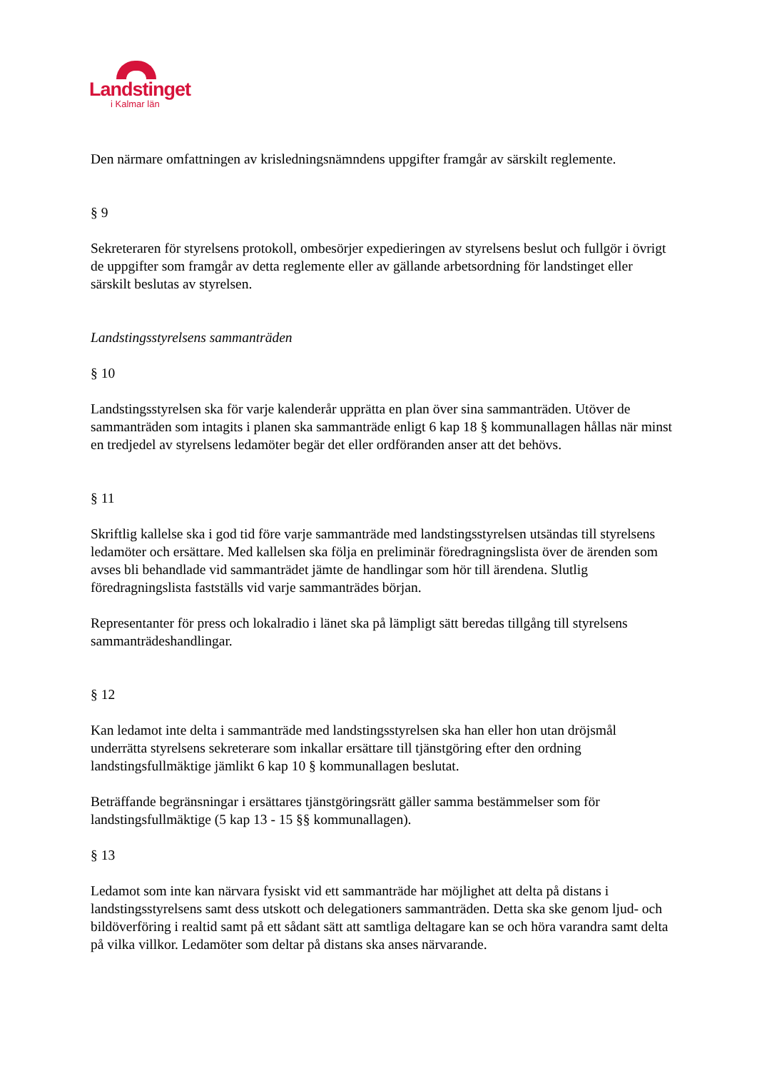Landstinget
i Kalmar län
Den närmare omfattningen av krisledningsnämndens uppgifter framgår av särskilt reglemente.
§ 9
Sekreteraren för styrelsens protokoll, ombesörjer expedieringen av styrelsens beslut och fullgör i övrigt de uppgifter som framgår av detta reglemente eller av gällande arbetsordning för landstinget eller särskilt beslutas av styrelsen.
Landstingsstyrelsens sammanträden
§ 10
Landstingsstyrelsen ska för varje kalenderår upprätta en plan över sina sammanträden. Utöver de sammanträden som intagits i planen ska sammanträde enligt 6 kap 18 § kommunallagen hållas när minst en tredjedel av styrelsens ledamöter begär det eller ordföranden anser att det behövs.
§ 11
Skriftlig kallelse ska i god tid före varje sammanträde med landstingsstyrelsen utsändas till styrelsens ledamöter och ersättare. Med kallelsen ska följa en preliminär föredragningslista över de ärenden som avses bli behandlade vid sammanträdet jämte de handlingar som hör till ärendena. Slutlig föredragningslista fastställs vid varje sammanträdes början.
Representanter för press och lokalradio i länet ska på lämpligt sätt beredas tillgång till styrelsens sammanträdeshandlingar.
§ 12
Kan ledamot inte delta i sammanträde med landstingsstyrelsen ska han eller hon utan dröjsmål underrätta styrelsens sekreterare som inkallar ersättare till tjänstgöring efter den ordning landstingsfullmäktige jämlikt 6 kap 10 § kommunallagen beslutat.
Beträffande begränsningar i ersättares tjänstgöringsrätt gäller samma bestämmelser som för landstingsfullmäktige (5 kap 13 - 15 §§ kommunallagen).
§ 13
Ledamot som inte kan närvara fysiskt vid ett sammanträde har möjlighet att delta på distans i landstingsstyrelsens samt dess utskott och delegationers sammanträden. Detta ska ske genom ljud- och bildöverföring i realtid samt på ett sådant sätt att samtliga deltagare kan se och höra varandra samt delta på vilka villkor. Ledamöter som deltar på distans ska anses närvarande.